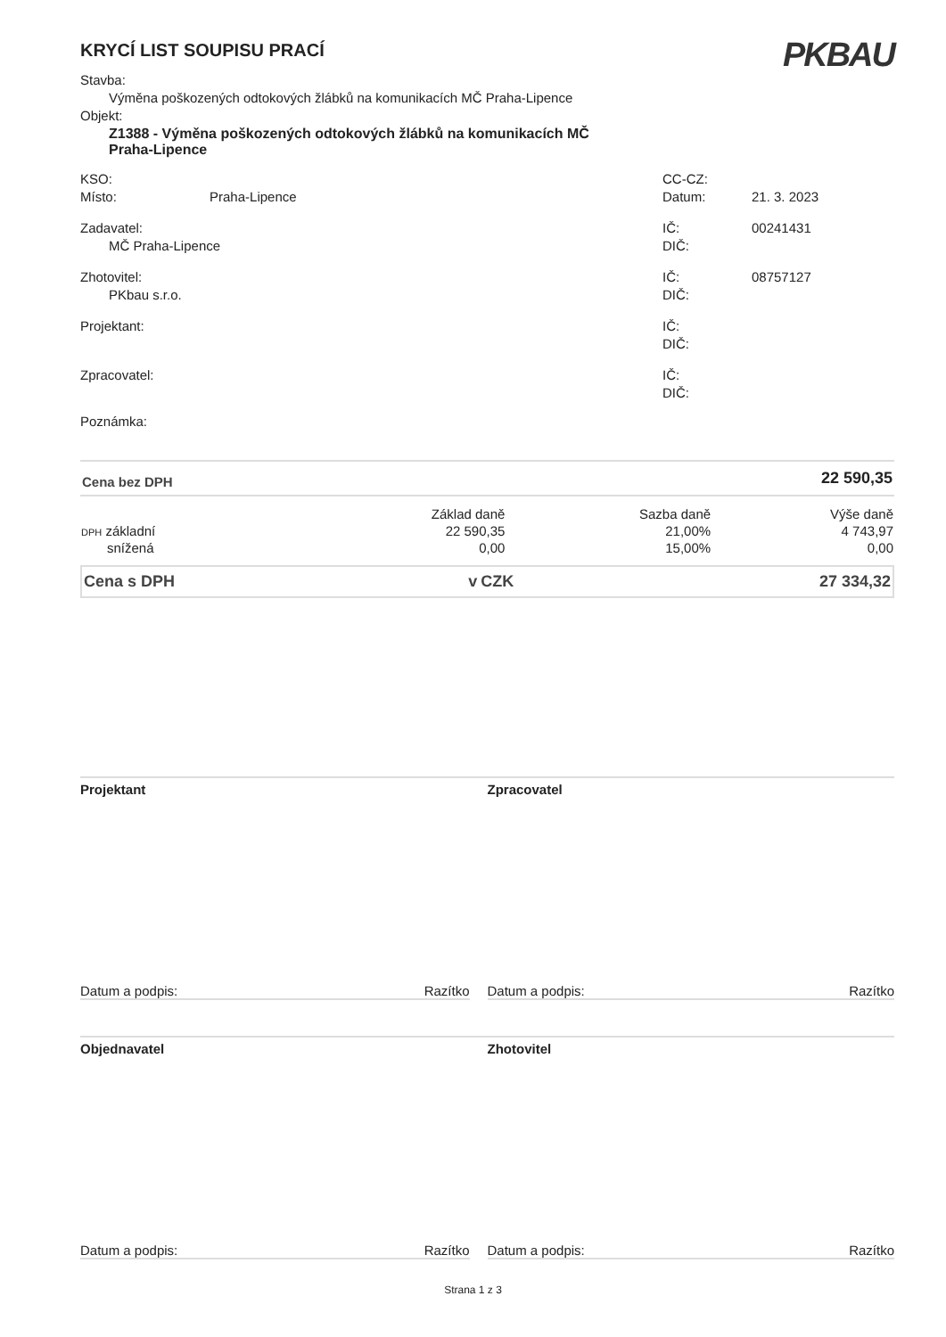KRYCÍ LIST SOUPISU PRACÍ
PKBAU
Stavba:
Výměna poškozených odtokových žlábků na komunikacích MČ Praha-Lipence
Objekt:
Z1388 - Výměna poškozených odtokových žlábků na komunikacích MČ
Praha-Lipence
KSO:
Místo: Praha-Lipence
CC-CZ:
Datum: 21. 3. 2023
Zadavatel:
MČ Praha-Lipence
IČ: 00241431
DIČ:
Zhotovitel:
PKbau s.r.o.
IČ: 08757127
DIČ:
Projektant: IČ:
DIČ:
Zpracovatel: IČ:
DIČ:
Poznámka:
| Cena bez DPH | 22 590,35 |
| | Základ daně | Sazba daně | Výše daně |
| DPH základní | 22 590,35 | 21,00% | 4 743,97 |
| snížená | 0,00 | 15,00% | 0,00 |
| Cena s DPH | v | CZK | 27 334,32 |
Projektant
Datum a podpis: Razítko
Zpracovatel
Datum a podpis: Razítko
Objednavatel
Datum a podpis: Razítko
Zhotovitel
Datum a podpis: Razítko
Strana 1 z 3